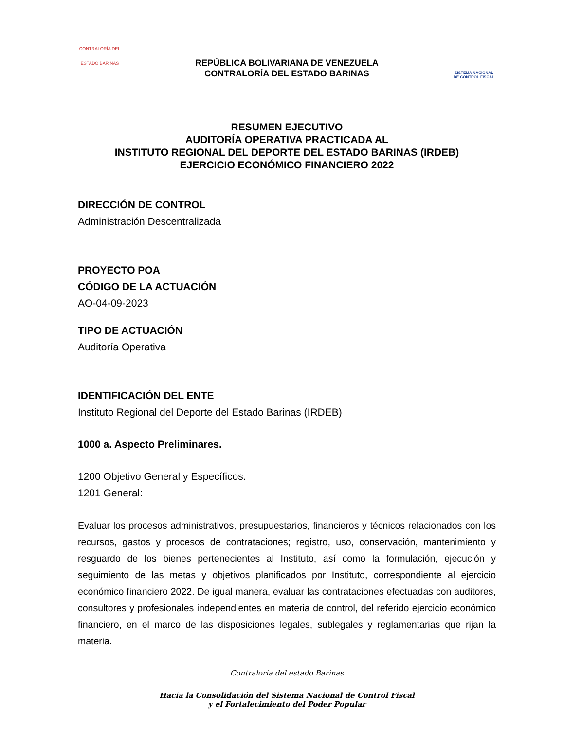CONTRALORÍA DEL
ESTADO BARINAS
REPÚBLICA BOLIVARIANA DE VENEZUELA
CONTRALORÍA DEL ESTADO BARINAS
SISTEMA NACIONAL
DE CONTROL FISCAL
RESUMEN EJECUTIVO
AUDITORÍA OPERATIVA PRACTICADA AL
INSTITUTO REGIONAL DEL DEPORTE DEL ESTADO BARINAS (IRDEB)
EJERCICIO ECONÓMICO FINANCIERO 2022
DIRECCIÓN DE CONTROL
Administración Descentralizada
PROYECTO POA
CÓDIGO DE LA ACTUACIÓN
AO-04-09-2023
TIPO DE ACTUACIÓN
Auditoría Operativa
IDENTIFICACIÓN DEL ENTE
Instituto Regional del Deporte del Estado Barinas (IRDEB)
1000 a. Aspecto Preliminares.
1200 Objetivo General y Específicos.
1201 General:
Evaluar los procesos administrativos, presupuestarios, financieros y técnicos relacionados con los recursos, gastos y procesos de contrataciones; registro, uso, conservación, mantenimiento y resguardo de los bienes pertenecientes al Instituto, así como la formulación, ejecución y seguimiento de las metas y objetivos planificados por Instituto, correspondiente al ejercicio económico financiero 2022. De igual manera, evaluar las contrataciones efectuadas con auditores, consultores y profesionales independientes en materia de control, del referido ejercicio económico financiero, en el marco de las disposiciones legales, sublegales y reglamentarias que rijan la materia.
Contraloría del estado Barinas
Hacia la Consolidación del Sistema Nacional de Control Fiscal
y el Fortalecimiento del Poder Popular